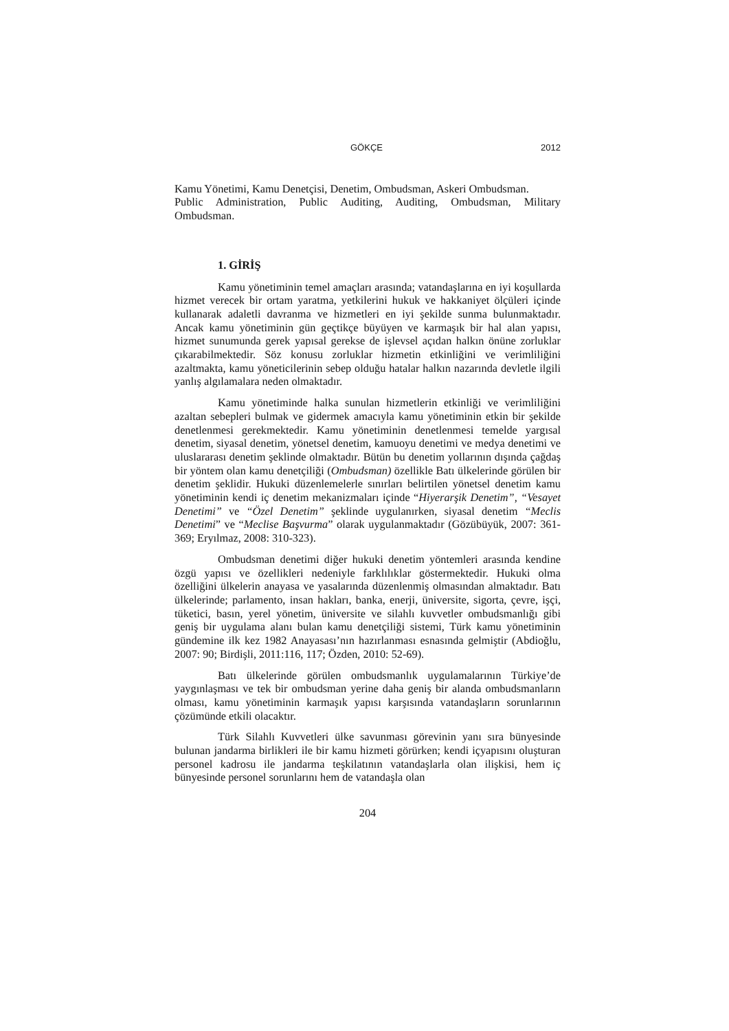GÖKÇE 2012
Kamu Yönetimi, Kamu Denetçisi, Denetim, Ombudsman, Askeri Ombudsman.
Public Administration, Public Auditing, Auditing, Ombudsman, Military Ombudsman.
1. GİRİŞ
Kamu yönetiminin temel amaçları arasında; vatandaşlarına en iyi koşullarda hizmet verecek bir ortam yaratma, yetkilerini hukuk ve hakkaniyet ölçüleri içinde kullanarak adaletli davranma ve hizmetleri en iyi şekilde sunma bulunmaktadır. Ancak kamu yönetiminin gün geçtikçe büyüyen ve karmaşık bir hal alan yapısı, hizmet sunumunda gerek yapısal gerekse de işlevsel açıdan halkın önüne zorluklar çıkarabilmektedir. Söz konusu zorluklar hizmetin etkinliğini ve verimliliğini azaltmakta, kamu yöneticilerinin sebep olduğu hatalar halkın nazarında devletle ilgili yanlış algılamalara neden olmaktadır.
Kamu yönetiminde halka sunulan hizmetlerin etkinliği ve verimliliğini azaltan sebepleri bulmak ve gidermek amacıyla kamu yönetiminin etkin bir şekilde denetlenmesi gerekmektedir. Kamu yönetiminin denetlenmesi temelde yargısal denetim, siyasal denetim, yönetsel denetim, kamuoyu denetimi ve medya denetimi ve uluslararası denetim şeklinde olmaktadır. Bütün bu denetim yollarının dışında çağdaş bir yöntem olan kamu denetçiliği (Ombudsman) özellikle Batı ülkelerinde görülen bir denetim şeklidir. Hukuki düzenlemelerle sınırları belirtilen yönetsel denetim kamu yönetiminin kendi iç denetim mekanizmaları içinde “Hiyerarşik Denetim”, “Vesayet Denetimi” ve “Özel Denetim” şeklinde uygulanırken, siyasal denetim “Meclis Denetimi” ve “Meclise Başvurma” olarak uygulanmaktadır (Gözübüyük, 2007: 361-369; Eryılmaz, 2008: 310-323).
Ombudsman denetimi diğer hukuki denetim yöntemleri arasında kendine özgü yapısı ve özellikleri nedeniyle farklılıklar göstermektedir. Hukuki olma özelliğini ülkelerin anayasa ve yasalarında düzenlenmiş olmasından almaktadır. Batı ülkelerinde; parlamento, insan hakları, banka, enerji, üniversite, sigorta, çevre, işçi, tüketici, basın, yerel yönetim, üniversite ve silahlı kuvvetler ombudsmanlığı gibi geniş bir uygulama alanı bulan kamu denetçiliği sistemi, Türk kamu yönetiminin gündemine ilk kez 1982 Anayasası’nın hazırlanması esnasında gelmiştir (Abdioğlu, 2007: 90; Birdişli, 2011:116, 117; Özden, 2010: 52-69).
Batı ülkelerinde görülen ombudsmanlık uygulamalarının Türkiye’de yaygınlaşması ve tek bir ombudsman yerine daha geniş bir alanda ombudsmanların olması, kamu yönetiminin karmaşık yapısı karşısında vatandaşların sorunlarının çözümünde etkili olacaktır.
Türk Silahlı Kuvvetleri ülke savunması görevinin yanı sıra bünyesinde bulunan jandarma birlikleri ile bir kamu hizmeti görürken; kendi içyapısını oluşturan personel kadrosu ile jandarma teşkilatının vatandaşlarla olan ilişkisi, hem iç bünyesinde personel sorunlarını hem de vatandaşla olan
204